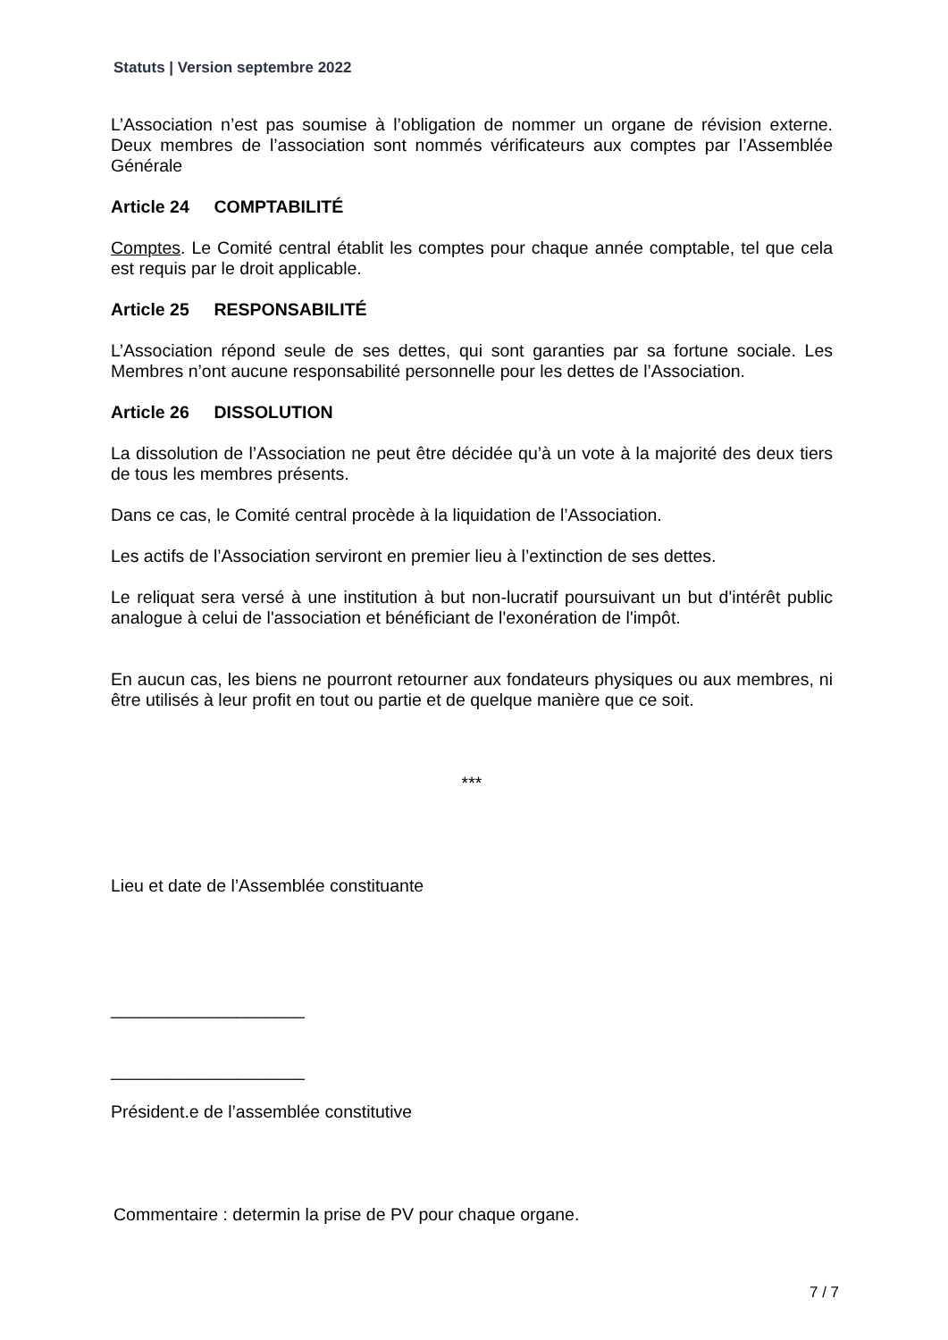Statuts | Version septembre 2022
L’Association n’est pas soumise à l’obligation de nommer un organe de révision externe. Deux membres de l’association sont nommés vérificateurs aux comptes par l’Assemblée Générale
Article 24 COMPTABILITÉ
Comptes. Le Comité central établit les comptes pour chaque année comptable, tel que cela est requis par le droit applicable.
Article 25 RESPONSABILITÉ
L’Association répond seule de ses dettes, qui sont garanties par sa fortune sociale. Les Membres n’ont aucune responsabilité personnelle pour les dettes de l’Association.
Article 26 DISSOLUTION
La dissolution de l’Association ne peut être décidée qu’à un vote à la majorité des deux tiers de tous les membres présents.
Dans ce cas, le Comité central procède à la liquidation de l’Association.
Les actifs de l’Association serviront en premier lieu à l’extinction de ses dettes.
Le reliquat sera versé à une institution à but non-lucratif poursuivant un but d'intérêt public analogue à celui de l'association et bénéficiant de l'exonération de l'impôt.
En aucun cas, les biens ne pourront retourner aux fondateurs physiques ou aux membres, ni être utilisés à leur profit en tout ou partie et de quelque manière que ce soit.
***
Lieu et date de l’Assemblée constituante
____________________
____________________
Président.e de l’assemblée constitutive
Commentaire : determin la prise de PV pour chaque organe.
7 / 7